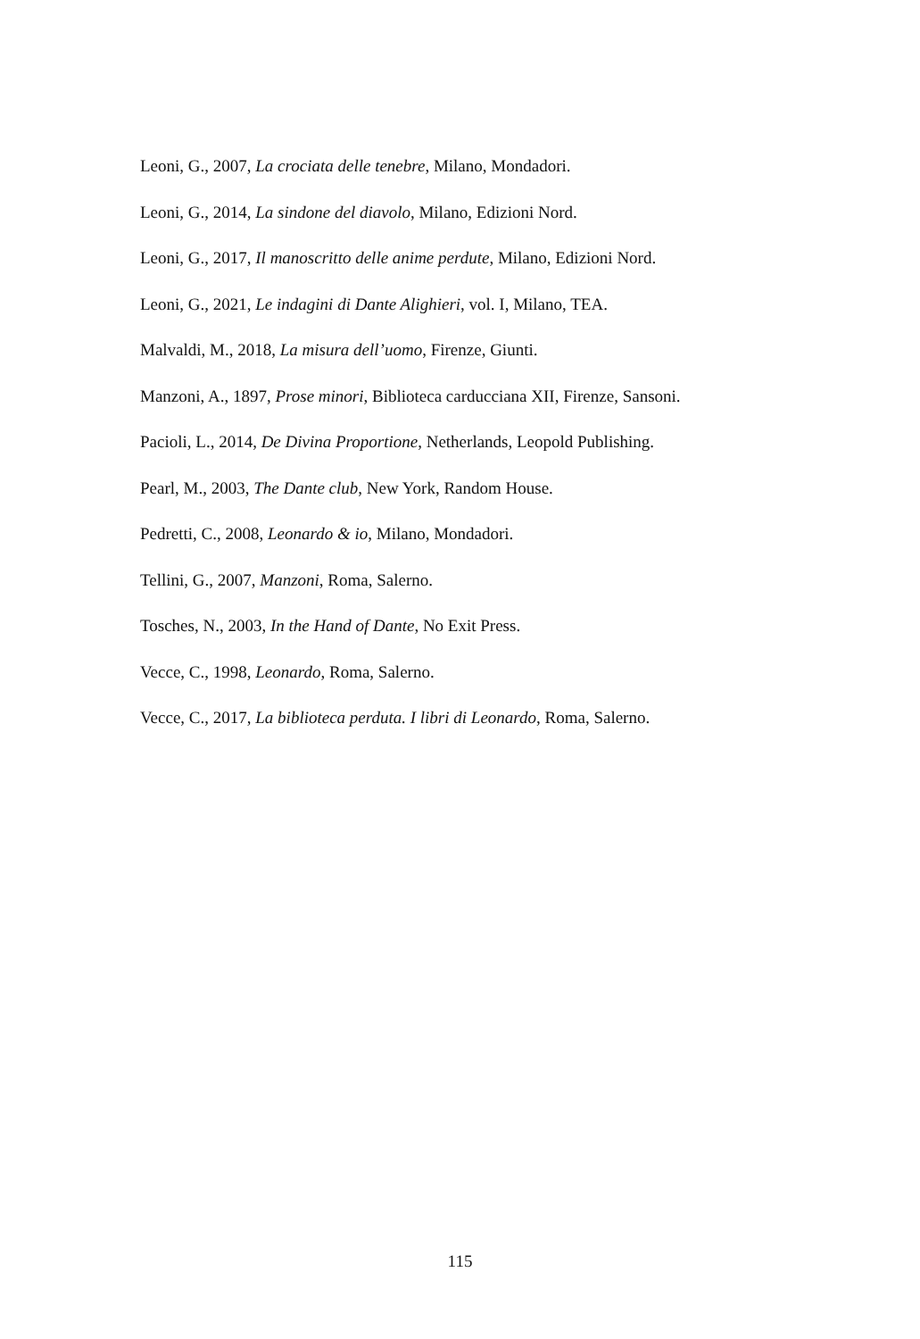Leoni, G., 2007, La crociata delle tenebre, Milano, Mondadori.
Leoni, G., 2014, La sindone del diavolo, Milano, Edizioni Nord.
Leoni, G., 2017, Il manoscritto delle anime perdute, Milano, Edizioni Nord.
Leoni, G., 2021, Le indagini di Dante Alighieri, vol. I, Milano, TEA.
Malvaldi, M., 2018, La misura dell’uomo, Firenze, Giunti.
Manzoni, A., 1897, Prose minori, Biblioteca carducciana XII, Firenze, Sansoni.
Pacioli, L., 2014, De Divina Proportione, Netherlands, Leopold Publishing.
Pearl, M., 2003, The Dante club, New York, Random House.
Pedretti, C., 2008, Leonardo & io, Milano, Mondadori.
Tellini, G., 2007, Manzoni, Roma, Salerno.
Tosches, N., 2003, In the Hand of Dante, No Exit Press.
Vecce, C., 1998, Leonardo, Roma, Salerno.
Vecce, C., 2017, La biblioteca perduta. I libri di Leonardo, Roma, Salerno.
115